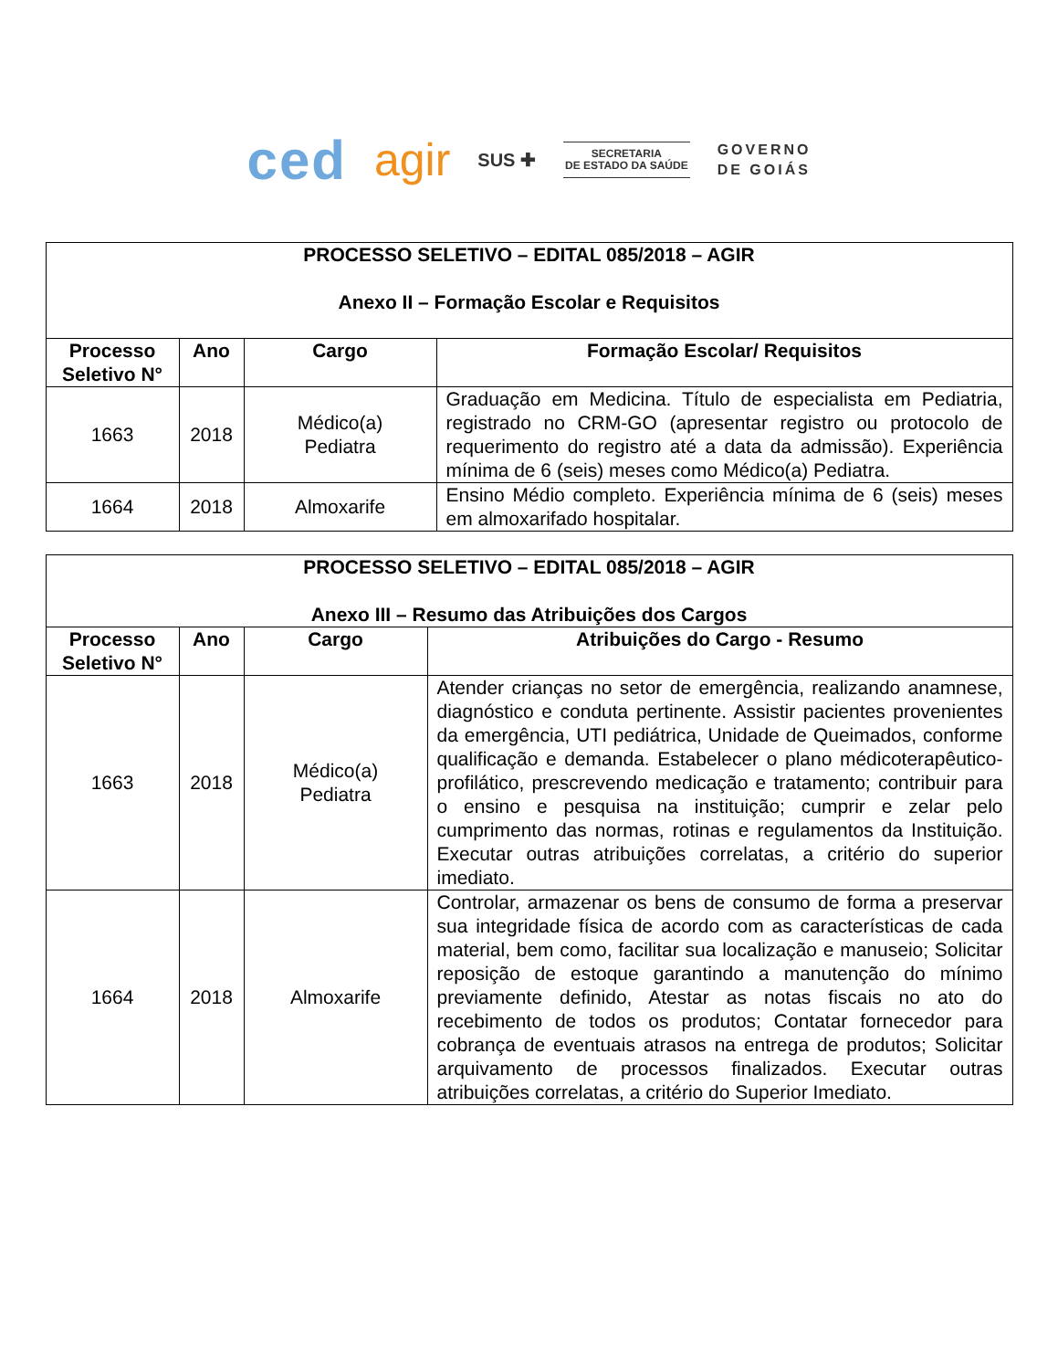ced agir SUS ✚
SECRETARIA
DE ESTADO DA SAÚDE
GOVERNO
DE GOIÁS
| PROCESSO SELETIVO – EDITAL 085/2018 – AGIR Anexo II – Formação Escolar e Requisitos | | | |
| --- | --- | --- | --- |
| Processo Seletivo N° | Ano | Cargo | Formação Escolar/ Requisitos |
| 1663 | 2018 | Médico(a) Pediatra | Graduação em Medicina. Título de especialista em Pediatria, registrado no CRM-GO (apresentar registro ou protocolo de requerimento do registro até a data da admissão). Experiência mínima de 6 (seis) meses como Médico(a) Pediatra. |
| 1664 | 2018 | Almoxarife | Ensino Médio completo. Experiência mínima de 6 (seis) meses em almoxarifado hospitalar. |
| PROCESSO SELETIVO – EDITAL 085/2018 – AGIR Anexo III – Resumo das Atribuições dos Cargos | | | |
| --- | --- | --- | --- |
| Processo Seletivo N° | Ano | Cargo | Atribuições do Cargo - Resumo |
| 1663 | 2018 | Médico(a) Pediatra | Atender crianças no setor de emergência, realizando anamnese, diagnóstico e conduta pertinente. Assistir pacientes provenientes da emergência, UTI pediátrica, Unidade de Queimados, conforme qualificação e demanda. Estabelecer o plano médicoterapêutico-profilático, prescrevendo medicação e tratamento; contribuir para o ensino e pesquisa na instituição; cumprir e zelar pelo cumprimento das normas, rotinas e regulamentos da Instituição. Executar outras atribuições correlatas, a critério do superior imediato. |
| 1664 | 2018 | Almoxarife | Controlar, armazenar os bens de consumo de forma a preservar sua integridade física de acordo com as características de cada material, bem como, facilitar sua localização e manuseio; Solicitar reposição de estoque garantindo a manutenção do mínimo previamente definido, Atestar as notas fiscais no ato do recebimento de todos os produtos; Contatar fornecedor para cobrança de eventuais atrasos na entrega de produtos; Solicitar arquivamento de processos finalizados. Executar outras atribuições correlatas, a critério do Superior Imediato. |